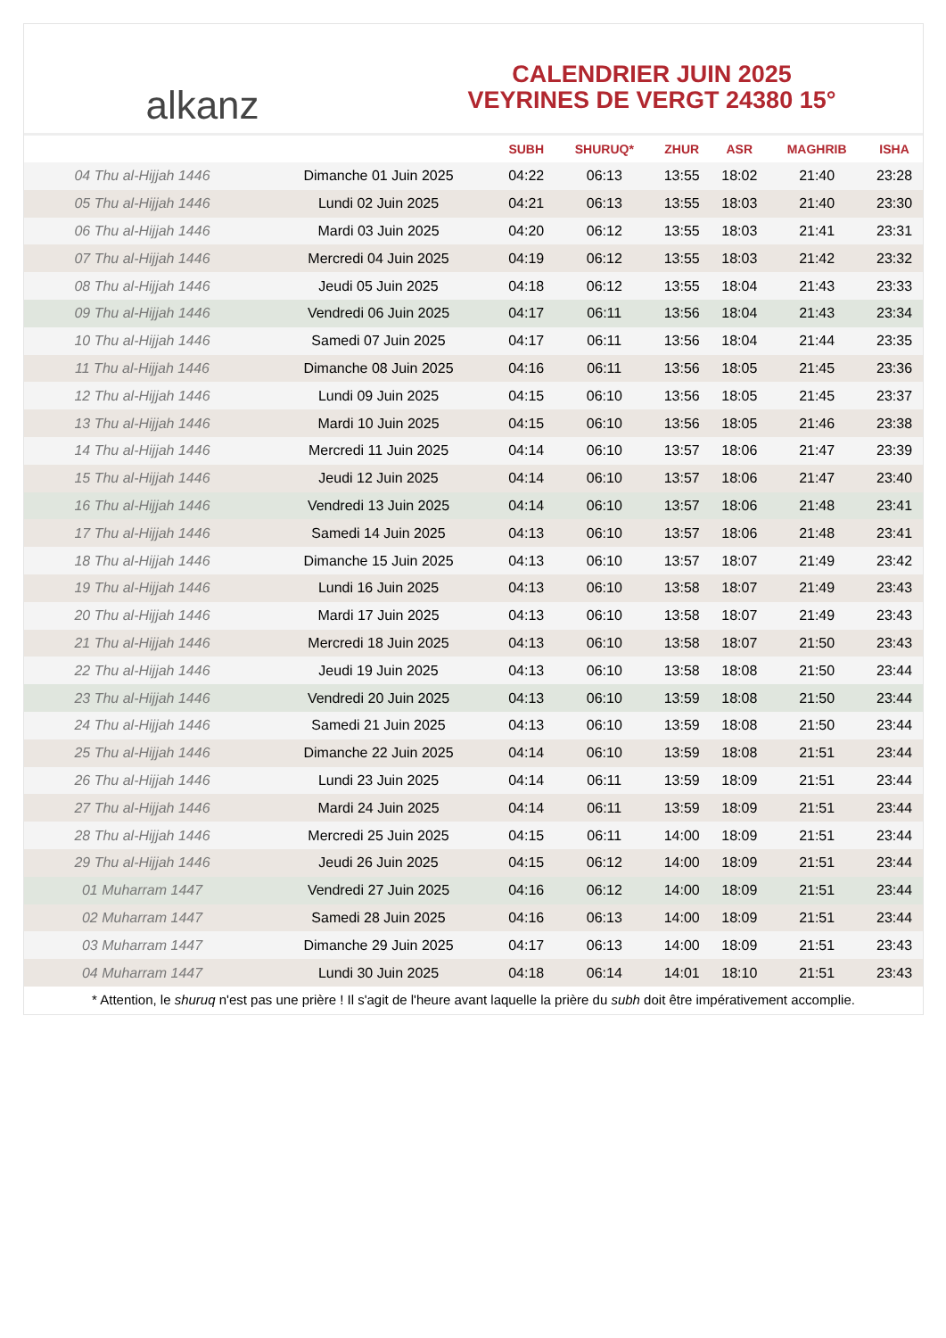alkanz
CALENDRIER JUIN 2025
VEYRINES DE VERGT 24380 15°
| | | SUBH | SHURUQ* | ZHUR | ASR | MAGHRIB | ISHA |
| --- | --- | --- | --- | --- | --- | --- | --- |
| 04 Thu al-Hijjah 1446 | Dimanche 01 Juin 2025 | 04:22 | 06:13 | 13:55 | 18:02 | 21:40 | 23:28 |
| 05 Thu al-Hijjah 1446 | Lundi 02 Juin 2025 | 04:21 | 06:13 | 13:55 | 18:03 | 21:40 | 23:30 |
| 06 Thu al-Hijjah 1446 | Mardi 03 Juin 2025 | 04:20 | 06:12 | 13:55 | 18:03 | 21:41 | 23:31 |
| 07 Thu al-Hijjah 1446 | Mercredi 04 Juin 2025 | 04:19 | 06:12 | 13:55 | 18:03 | 21:42 | 23:32 |
| 08 Thu al-Hijjah 1446 | Jeudi 05 Juin 2025 | 04:18 | 06:12 | 13:55 | 18:04 | 21:43 | 23:33 |
| 09 Thu al-Hijjah 1446 | Vendredi 06 Juin 2025 | 04:17 | 06:11 | 13:56 | 18:04 | 21:43 | 23:34 |
| 10 Thu al-Hijjah 1446 | Samedi 07 Juin 2025 | 04:17 | 06:11 | 13:56 | 18:04 | 21:44 | 23:35 |
| 11 Thu al-Hijjah 1446 | Dimanche 08 Juin 2025 | 04:16 | 06:11 | 13:56 | 18:05 | 21:45 | 23:36 |
| 12 Thu al-Hijjah 1446 | Lundi 09 Juin 2025 | 04:15 | 06:10 | 13:56 | 18:05 | 21:45 | 23:37 |
| 13 Thu al-Hijjah 1446 | Mardi 10 Juin 2025 | 04:15 | 06:10 | 13:56 | 18:05 | 21:46 | 23:38 |
| 14 Thu al-Hijjah 1446 | Mercredi 11 Juin 2025 | 04:14 | 06:10 | 13:57 | 18:06 | 21:47 | 23:39 |
| 15 Thu al-Hijjah 1446 | Jeudi 12 Juin 2025 | 04:14 | 06:10 | 13:57 | 18:06 | 21:47 | 23:40 |
| 16 Thu al-Hijjah 1446 | Vendredi 13 Juin 2025 | 04:14 | 06:10 | 13:57 | 18:06 | 21:48 | 23:41 |
| 17 Thu al-Hijjah 1446 | Samedi 14 Juin 2025 | 04:13 | 06:10 | 13:57 | 18:06 | 21:48 | 23:41 |
| 18 Thu al-Hijjah 1446 | Dimanche 15 Juin 2025 | 04:13 | 06:10 | 13:57 | 18:07 | 21:49 | 23:42 |
| 19 Thu al-Hijjah 1446 | Lundi 16 Juin 2025 | 04:13 | 06:10 | 13:58 | 18:07 | 21:49 | 23:43 |
| 20 Thu al-Hijjah 1446 | Mardi 17 Juin 2025 | 04:13 | 06:10 | 13:58 | 18:07 | 21:49 | 23:43 |
| 21 Thu al-Hijjah 1446 | Mercredi 18 Juin 2025 | 04:13 | 06:10 | 13:58 | 18:07 | 21:50 | 23:43 |
| 22 Thu al-Hijjah 1446 | Jeudi 19 Juin 2025 | 04:13 | 06:10 | 13:58 | 18:08 | 21:50 | 23:44 |
| 23 Thu al-Hijjah 1446 | Vendredi 20 Juin 2025 | 04:13 | 06:10 | 13:59 | 18:08 | 21:50 | 23:44 |
| 24 Thu al-Hijjah 1446 | Samedi 21 Juin 2025 | 04:13 | 06:10 | 13:59 | 18:08 | 21:50 | 23:44 |
| 25 Thu al-Hijjah 1446 | Dimanche 22 Juin 2025 | 04:14 | 06:10 | 13:59 | 18:08 | 21:51 | 23:44 |
| 26 Thu al-Hijjah 1446 | Lundi 23 Juin 2025 | 04:14 | 06:11 | 13:59 | 18:09 | 21:51 | 23:44 |
| 27 Thu al-Hijjah 1446 | Mardi 24 Juin 2025 | 04:14 | 06:11 | 13:59 | 18:09 | 21:51 | 23:44 |
| 28 Thu al-Hijjah 1446 | Mercredi 25 Juin 2025 | 04:15 | 06:11 | 14:00 | 18:09 | 21:51 | 23:44 |
| 29 Thu al-Hijjah 1446 | Jeudi 26 Juin 2025 | 04:15 | 06:12 | 14:00 | 18:09 | 21:51 | 23:44 |
| 01 Muharram 1447 | Vendredi 27 Juin 2025 | 04:16 | 06:12 | 14:00 | 18:09 | 21:51 | 23:44 |
| 02 Muharram 1447 | Samedi 28 Juin 2025 | 04:16 | 06:13 | 14:00 | 18:09 | 21:51 | 23:44 |
| 03 Muharram 1447 | Dimanche 29 Juin 2025 | 04:17 | 06:13 | 14:00 | 18:09 | 21:51 | 23:43 |
| 04 Muharram 1447 | Lundi 30 Juin 2025 | 04:18 | 06:14 | 14:01 | 18:10 | 21:51 | 23:43 |
* Attention, le shuruq n'est pas une prière ! Il s'agit de l'heure avant laquelle la prière du subh doit être impérativement accomplie.